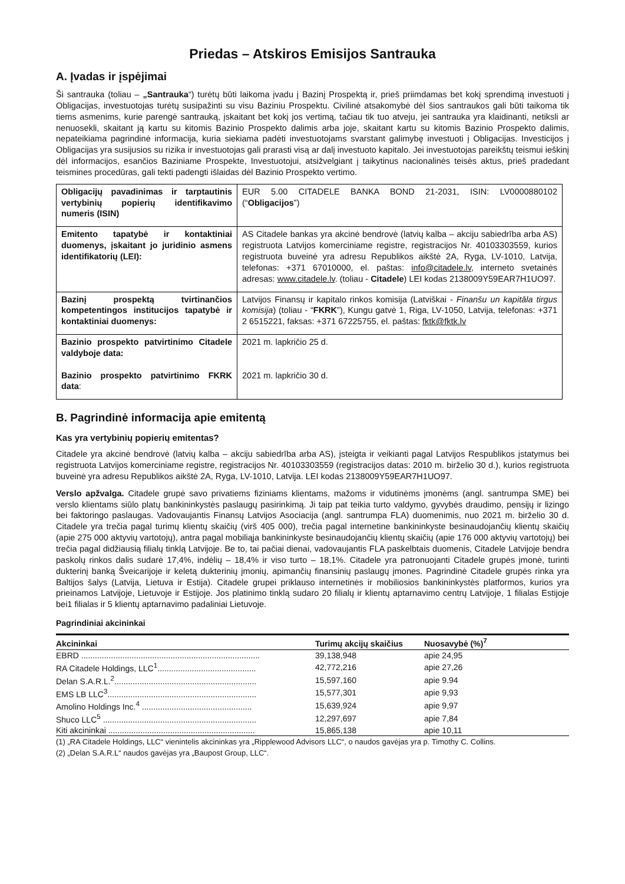Priedas – Atskiros Emisijos Santrauka
A. Įvadas ir įspėjimai
Ši santrauka (toliau – „Santrauka“) turėtų būti laikoma įvadu į Bazinį Prospektą ir, prieš priimdamas bet kokį sprendimą investuoti į Obligacijas, investuotojas turėtų susipažinti su visu Baziniu Prospektu. Civilinė atsakomybė dėl šios santraukos gali būti taikoma tik tiems asmenims, kurie parengė santrauką, įskaitant bet kokį jos vertimą, tačiau tik tuo atveju, jei santrauka yra klaidinanti, netiksli ar nenuosekli, skaitant ją kartu su kitomis Bazinio Prospekto dalimis arba joje, skaitant kartu su kitomis Bazinio Prospekto dalimis, nepateikiama pagrindinė informacija, kuria siekiama padėti investuotojams svarstant galimybę investuoti į Obligacijas. Investicijos į Obligacijas yra susijusios su rizika ir investuotojas gali prarasti visą ar dalį investuoto kapitalo. Jei investuotojas pareikštų teismui ieškinį dėl informacijos, esančios Baziniame Prospekte, Investuotojui, atsižvelgiant į taikytinus nacionalinės teisės aktus, prieš pradedant teismines procedūras, gali tekti padengti išlaidas dėl Bazinio Prospekto vertimo.
| Obligacijų pavadinimas ir tarptautinis vertybinių popierių identifikavimo numeris (ISIN) | EUR 5.00 CITADELE BANKA BOND 21-2031, ISIN: LV0000880102 (“ Obligacijos ”) |
| Emitento tapatybė ir kontaktiniai duomenys, įskaitant jo juridinio asmens identifikatorių (LEI): | AS Citadele bankas yra akcinė bendrovė (latvių kalba – akciju sabiedrība arba AS) registruota Latvijos komerciniame registre, registracijos Nr. 40103303559, kurios registruota buveinė yra adresu Republikos aikštė 2A, Ryga, LV-1010, Latvija, telefonas: +371 67010000, el. paštas: info@citadele.lv , interneto svetainės adresas: www.citadele.lv . (toliau - Citadele ) LEI kodas 2138009Y59EAR7H1UO97. |
| Bazinį prospektą tvirtinančios kompetentingos institucijos tapatybė ir kontaktiniai duomenys: | Latvijos Finansų ir kapitalo rinkos komisija (Latviškai - Finanšu un kapitāla tirgus komisija ) (toliau - “ FKRK ”), Kungu gatvė 1, Riga, LV-1050, Latvija, telefonas: +371 2 6515221, faksas: +371 67225755, el. paštas: fktk@fktk.lv |
| Bazinio prospekto patvirtinimo Citadele valdyboje data: Bazinio prospekto patvirtinimo FKRK data : | 2021 m. lapkričio 25 d. 2021 m. lapkričio 30 d. |
B. Pagrindinė informacija apie emitentą
Kas yra vertybinių popierių emitentas?
Citadele yra akcinė bendrovė (latvių kalba – akciju sabiedrība arba AS), įsteigta ir veikianti pagal Latvijos Respublikos įstatymus bei registruota Latvijos komerciniame registre, registracijos Nr. 40103303559 (registracijos datas: 2010 m. birželio 30 d.), kurios registruota buveinė yra adresu Republikos aikštė 2A, Ryga, LV-1010, Latvija. LEI kodas 2138009Y59EAR7H1UO97.
Verslo apžvalga. Citadele grupė savo privatiems fiziniams klientams, mažoms ir vidutinėms įmonėms (angl. santrumpa SME) bei verslo klientams siūlo platų bankininkystės paslaugų pasirinkimą. Ji taip pat teikia turto valdymo, gyvybės draudimo, pensijų ir lizingo bei faktoringo paslaugas. Vadovaujantis Finansų Latvijos Asociacija (angl. santrumpa FLA) duomenimis, nuo 2021 m. birželio 30 d. Citadele yra trečia pagal turimų klientų skaičių (virš 405 000), trečia pagal internetine bankininkyste besinaudojančių klientų skaičių (apie 275 000 aktyvių vartotojų), antra pagal mobiliąja bankininkyste besinaudojančių klientų skaičių (apie 176 000 aktyvių vartotojų) bei trečia pagal didžiausią filialų tinklą Latvijoje. Be to, tai pačiai dienai, vadovaujantis FLA paskelbtais duomenis, Citadele Latvijoje bendra paskolų rinkos dalis sudarė 17,4%, indėlių – 18,4% ir viso turto – 18,1%. Citadele yra patronuojanti Citadele grupės įmonė, turinti dukterinį banką Šveicarijoje ir keletą dukterinių įmonių, apimančių finansinių paslaugų įmones. Pagrindinė Citadele grupės rinka yra Baltijos šalys (Latvija, Lietuva ir Estija). Citadele grupei priklauso internetinės ir mobiliosios bankininkystės platformos, kurios yra prieinamos Latvijoje, Lietuvoje ir Estijoje. Jos platinimo tinklą sudaro 20 filialų ir klientų aptarnavimo centrų Latvijoje, 1 filialas Estijoje bei1 filialas ir 5 klientų aptarnavimo padaliniai Lietuvoje.
Pagrindiniai akcininkai
| Akcininkai | Turimų akcijų skaičius | Nuosavybė (%)<sup>7</sup> |
| --- | --- | --- |
| EBRD .............................................................................. | 39,138,948 | apie 24,95 |
| RA Citadele Holdings, LLC<sup>1</sup>........................................... | 42,772,216 | apie 27,26 |
| Delan S.A.R.L.<sup>2</sup>.............................................................. | 15,597,160 | apie 9.94 |
| EMS LB LLC<sup>3</sup>................................................................. | 15,577,301 | apie 9,93 |
| Amolino Holdings Inc.<sup>4</sup> ................................................ | 15,639,924 | apie 9,97 |
| Shuco LLC<sup>5</sup> ................................................................... | 12,297,697 | apie 7,84 |
| Kiti akcininkai ................................................................ | 15,865,138 | apie 10,11 |
(1) „RA Citadele Holdings, LLC“ vienintelis akcininkas yra „Ripplewood Advisors LLC“, o naudos gavėjas yra p. Timothy C. Collins.
(2) „Delan S.A.R.L“ naudos gavėjas yra „Baupost Group, LLC“.